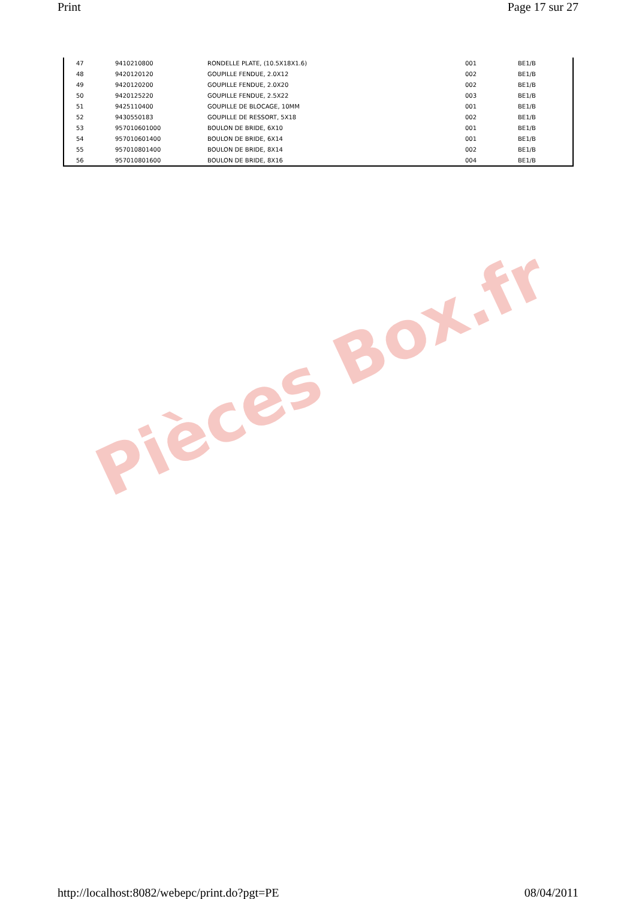Print Page 17 sur 27
| 47 | 9410210800 | RONDELLE PLATE, (10.5X18X1.6) | 001 | BE1/B |
| 48 | 9420120120 | GOUPILLE FENDUE, 2.0X12 | 002 | BE1/B |
| 49 | 9420120200 | GOUPILLE FENDUE, 2.0X20 | 002 | BE1/B |
| 50 | 9420125220 | GOUPILLE FENDUE, 2.5X22 | 003 | BE1/B |
| 51 | 9425110400 | GOUPILLE DE BLOCAGE, 10MM | 001 | BE1/B |
| 52 | 9430550183 | GOUPILLE DE RESSORT, 5X18 | 002 | BE1/B |
| 53 | 957010601000 | BOULON DE BRIDE, 6X10 | 001 | BE1/B |
| 54 | 957010601400 | BOULON DE BRIDE, 6X14 | 001 | BE1/B |
| 55 | 957010801400 | BOULON DE BRIDE, 8X14 | 002 | BE1/B |
| 56 | 957010801600 | BOULON DE BRIDE, 8X16 | 004 | BE1/B |
Pièces Box.fr
http://localhost:8082/webepc/print.do?pgt=PE 08/04/2011